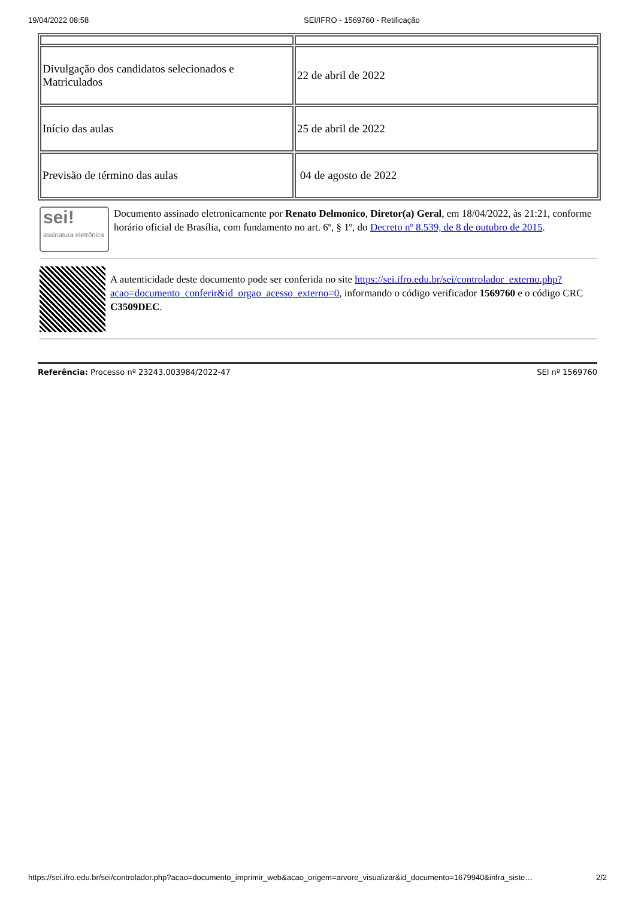19/04/2022 08:58 SEI/IFRO - 1569760 - Retificação
| Divulgação dos candidatos selecionados e Matriculados | 22 de abril de 2022 |
| Início das aulas | 25 de abril de 2022 |
| Previsão de término das aulas | 04 de agosto de 2022 |
sei!
assinatura eletrônica
Documento assinado eletronicamente por Renato Delmonico, Diretor(a) Geral, em 18/04/2022, às 21:21, conforme horário oficial de Brasília, com fundamento no art. 6º, § 1º, do Decreto nº 8.539, de 8 de outubro de 2015.
A autenticidade deste documento pode ser conferida no site https://sei.ifro.edu.br/sei/controlador_externo.php?acao=documento_conferir&id_orgao_acesso_externo=0, informando o código verificador 1569760 e o código CRC C3509DEC.
Referência: Processo nº 23243.003984/2022-47 SEI nº 1569760
https://sei.ifro.edu.br/sei/controlador.php?acao=documento_imprimir_web&acao_origem=arvore_visualizar&id_documento=1679940&infra_siste… 2/2